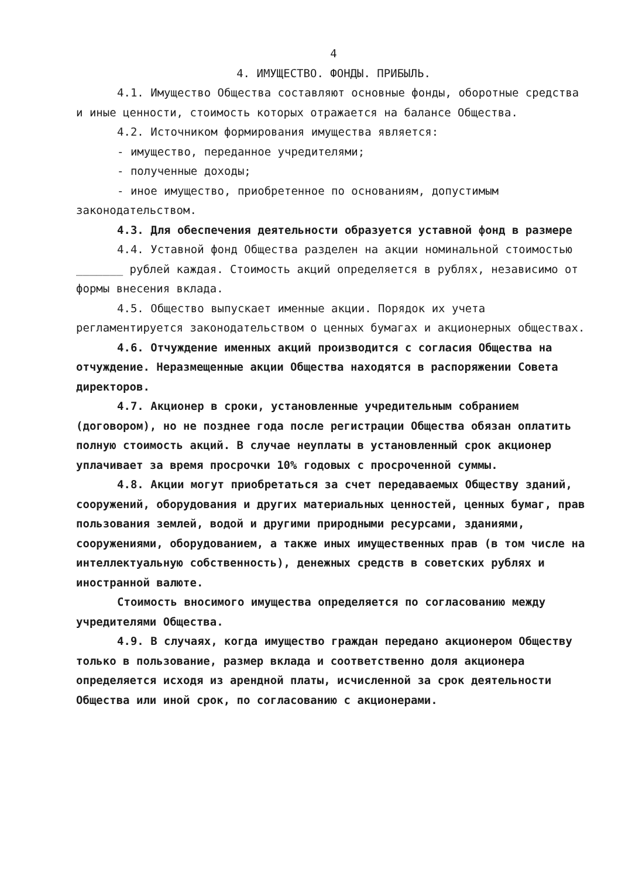4
4. ИМУЩЕСТВО. ФОНДЫ. ПРИБЫЛЬ.
4.1. Имущество Общества составляют основные фонды, оборотные средства и иные ценности, стоимость которых отражается на балансе Общества.
4.2. Источником формирования имущества является:
- имущество, переданное учредителями;
- полученные доходы;
- иное имущество, приобретенное по основаниям, допустимым законодательством.
4.3. Для обеспечения деятельности образуется уставной фонд в размере
4.4. Уставной фонд Общества разделен на акции номинальной стоимостью _______ рублей каждая. Стоимость акций определяется в рублях, независимо от формы внесения вклада.
4.5. Общество выпускает именные акции. Порядок их учета регламентируется законодательством о ценных бумагах и акционерных обществах.
4.6. Отчуждение именных акций производится с согласия Общества на отчуждение. Неразмещенные акции Общества находятся в распоряжении Совета директоров.
4.7. Акционер в сроки, установленные учредительным собранием (договором), но не позднее года после регистрации Общества обязан оплатить полную стоимость акций. В случае неуплаты в установленный срок акционер уплачивает за время просрочки 10% годовых с просроченной суммы.
4.8. Акции могут приобретаться за счет передаваемых Обществу зданий, сооружений, оборудования и других материальных ценностей, ценных бумаг, прав пользования землей, водой и другими природными ресурсами, зданиями, сооружениями, оборудованием, а также иных имущественных прав (в том числе на интеллектуальную собственность), денежных средств в советских рублях и иностранной валюте.
Стоимость вносимого имущества определяется по согласованию между учредителями Общества.
4.9. В случаях, когда имущество граждан передано акционером Обществу только в пользование, размер вклада и соответственно доля акционера определяется исходя из арендной платы, исчисленной за срок деятельности Общества или иной срок, по согласованию с акционерами.